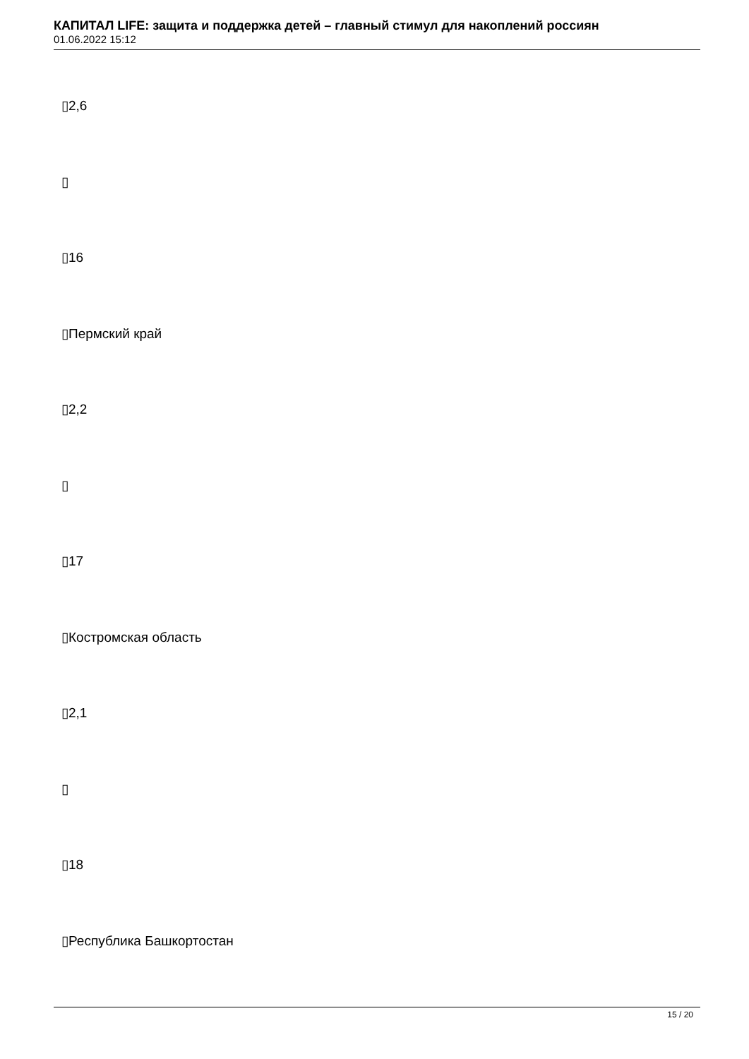КАПИТАЛ LIFE: защита и поддержка детей – главный стимул для накоплений россиян
01.06.2022 15:12
▯2,6
▯
▯16
▯Пермский край
▯2,2
▯
▯17
▯Костромская область
▯2,1
▯
▯18
▯Республика Башкортостан
15 / 20